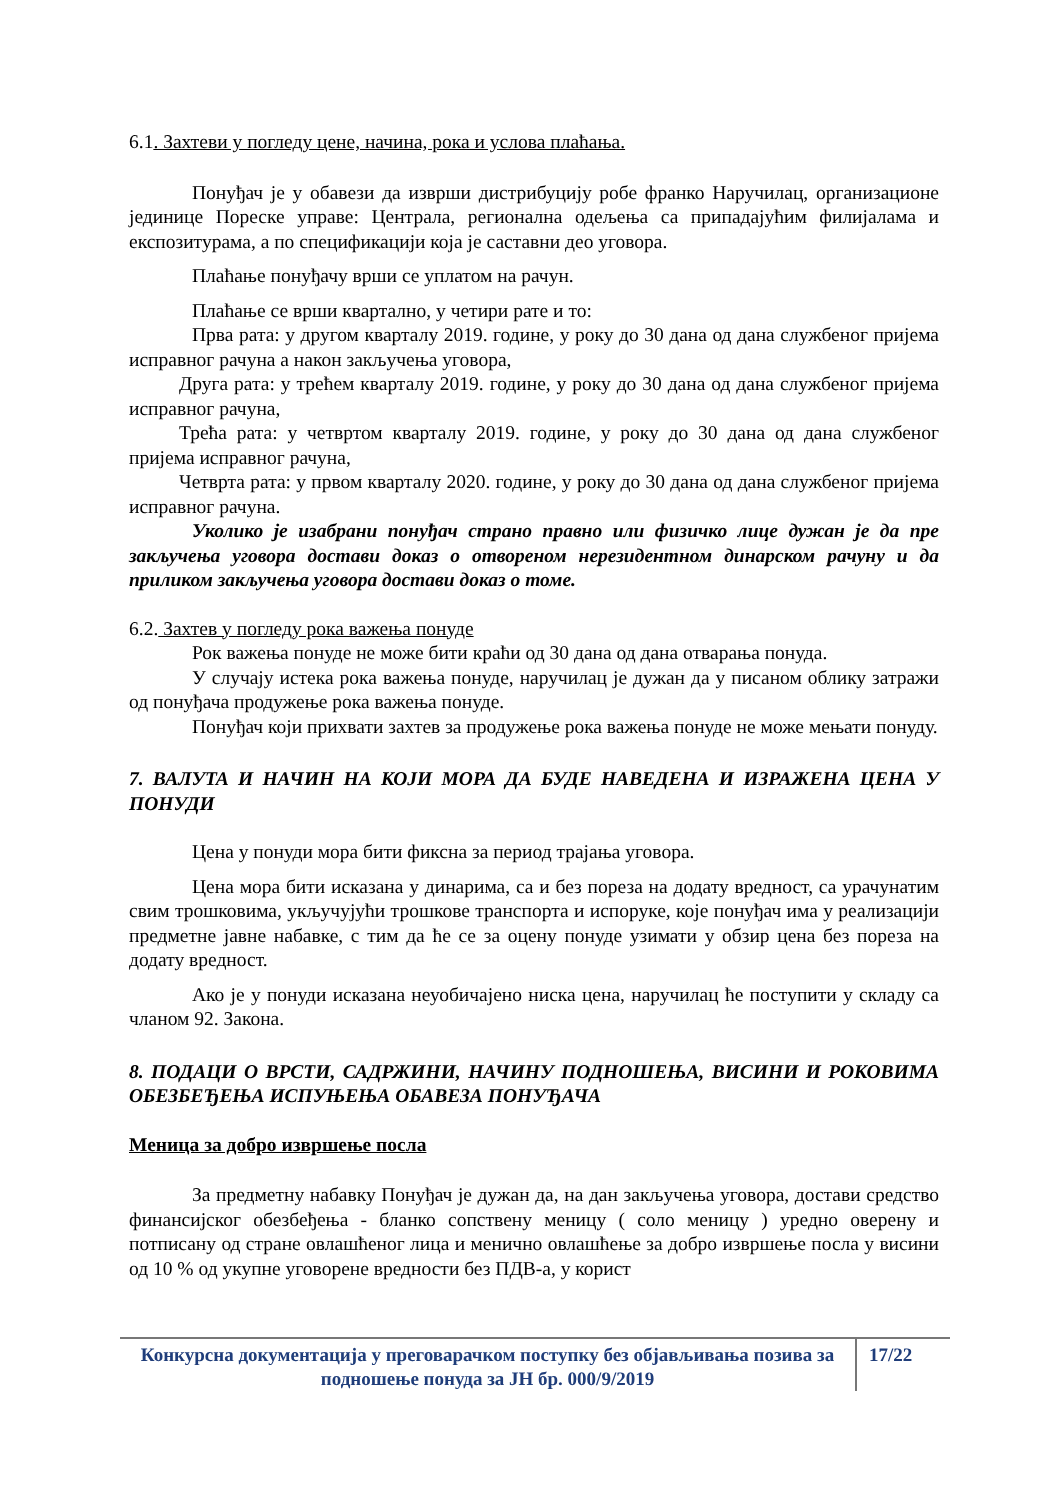6.1. Захтеви у погледу цене, начина, рока и услова плаћања.
Понуђач је у обавези да изврши дистрибуцију робе франко Наручилац, организационе јединице Пореске управе: Централа, регионална одељења са припадајућим филијалама и експозитурама, а по спецификацији која је саставни део уговора.
Плаћање понуђачу врши се уплатом на рачун.
Плаћање се врши квартално, у четири рате и то:
Прва рата: у другом кварталу 2019. године, у року до 30 дана од дана службеног пријема исправног рачуна а након закључења уговора,
Друга рата: у трећем кварталу 2019. године, у року до 30 дана од дана службеног пријема исправног рачуна,
Трећа рата: у четвртом кварталу 2019. године, у року до 30 дана од дана службеног пријема исправног рачуна,
Четврта рата: у првом кварталу 2020. године, у року до 30 дана од дана службеног пријема исправног рачуна.
Уколико је изабрани понуђач страно правно или физичко лице дужан је да пре закључења уговора достави доказ о отвореном нерезидентном динарском рачуну и да приликом закључења уговора достави доказ о томе.
6.2. Захтев у погледу рока важења понуде
Рок важења понуде не може бити краћи од 30 дана од дана отварања понуда.
У случају истека рока важења понуде, наручилац је дужан да у писаном облику затражи од понуђача продужење рока важења понуде.
Понуђач који прихвати захтев за продужење рока важења понуде не може мењати понуду.
7. ВАЛУТА И НАЧИН НА КОЈИ МОРА ДА БУДЕ НАВЕДЕНА И ИЗРАЖЕНА ЦЕНА У ПОНУДИ
Цена у понуди мора бити фиксна за период трајања уговора.
Цена мора бити исказана у динарима, са и без пореза на додату вредност, са урачунатим свим трошковима, укључујући трошкове транспорта и испоруке, које понуђач има у реализацији предметне јавне набавке, с тим да ће се за оцену понуде узимати у обзир цена без пореза на додату вредност.
Ако је у понуди исказана неуобичајено ниска цена, наручилац ће поступити у складу са чланом 92. Закона.
8. ПОДАЦИ О ВРСТИ, САДРЖИНИ, НАЧИНУ ПОДНОШЕЊА, ВИСИНИ И РОКОВИМА ОБЕЗБЕЂЕЊА ИСПУЊЕЊА ОБАВЕЗА ПОНУЂАЧА
Меница за добро извршење посла
За предметну набавку Понуђач је дужан да, на дан закључења уговора, достави средство финансијског обезбеђења - бланко сопствену меницу ( соло меницу ) уредно оверену и потписану од стране овлашћеног лица и менично овлашћење за добро извршење посла у висини од 10 % од укупне уговорене вредности без ПДВ-а, у корист
Конкурсна документација у преговарачком поступку без објављивања позива за подношење понуда за ЈН бр. 000/9/2019
17/22